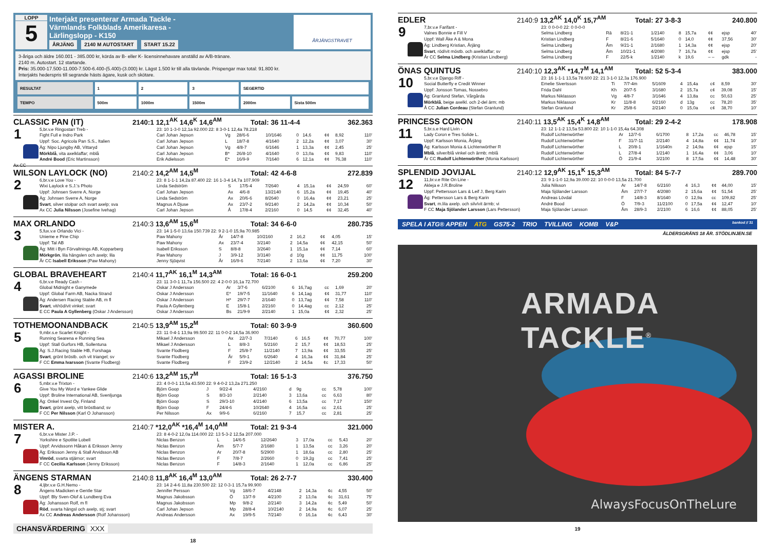LOPP
5
Interjakt presenterar Armada Tackle -
Värmlands Folkblads Amerikaresa -
Lärlingslopp - K150
ÅRJÄNG 2140 M AUTOSTART START 15.22
ÅRJÄNGSTRAVET
3-åriga och äldre 160.001 - 385.000 kr, körda av B- eller K- licensinnehavare anställd av A/B-tränare.
2140 m. Autostart. 12 startande.
Pris: 35.000-17.500-11.000-7.500-6.400-(5.400)-(3.000) kr. Lägst 1.500 kr till alla tävlande. Prispengar max total: 91.800 kr.
Interjakts hederspris till segrande hästs ägare, kusk och skötare.
| RESULTAT | 1 | 2 | 3 | SEGERTID | |
| TEMPO | 500m | 1000m | 1500m | 2000m | Sista 500m |
CLASSIC PAN (IT) 2140:1 12,1<sup>AK</sup> 14,6<sup>K</sup> 14,6<sup>AM</sup> Total: 36 11-4-4 362.363
| 1 | 5,br.v.e Ringostarr Treb - | 23: 10 1-3-0 12,1a 92.000 22: 8 3-0-1 12,4a 78.218 | | | | | | | | |
| | Fight Full e Indro Park | Carl Johan Jepson | Vg | 28/6-6 | 10/1646 | 0 | 14,6 | ¢¢ | 8,92 | 110' |
| | Uppf: Soc. Agricola Pan S.S., Italien | Carl Johan Jepson | L | 18/7-8 | 4/1640 | 2 | 12,2a | ¢¢ | 3,07 | 30' |
| | Äg: Nipo Ljungby AB, Vittaryd | Carl Johan Jepson | Vg | 4/8-7 | 6/1646 | 1 | 13,3a | ¢¢ | 2,45 | 25' |
| | Mörkblå , vita axelklaffar; mblå | Carl Johan Jepson | B* | 26/8-10 | 4/1640 | 0 | 13,0a | ¢¢ | 9,83 | 110' |
| | André Bood (Eric Martinsson) | Erik Adielsson | E* | 16/9-9 | 7/1640 | 6 | 12,1a | ¢¢ | 76,38 | 110' |
Ax CC
WILSON LAYLOCK (NO) 2140:2 14,2<sup>AM</sup> 14,5<sup>M</sup> Total: 42 4-6-8 272.839
| 2 | 6,br.v.e Love You - | 23: 8 1-1-1 14,2a 87.400 22: 16 1-3-4 14,7a 107.909 | | | | | | | | |
| | Wixi Laylock e S.J.'s Photo | Linda Sedström | S | 17/5-4 | 7/2640 | 4 | 15,1a | ¢¢ | 24,59 | 60' |
| | Uppf: Johnsen Sverre A, Norge | Carl Johan Jepson | Ax | 4/6-8 | 13/2140 | 6 | 15,2a | ¢¢ | 19,45 | 40' |
| | Äg: Johnsen Sverre A, Norge | Linda Sedström | Ax | 20/6-6 | 8/2640 | 0 | 16,4a | ¢¢ | 23,21 | 25' |
| | Svart , silver stolpar och svart axelp; sva | Magnus A Djuse | Ax | 23/7-2 | 9/2140 | 2 | 14,2a | ¢¢ | 10,34 | 50' |
| | Ax CC Julia Nilsson (Josefine Ivehag) | Carl Johan Jepson | Å | 17/8-4 | 2/2160 | 0 | 14,5 | ¢¢ | 32,45 | 40' |
MAX ORLANDO 2140:3 13,6<sup>AM</sup> 15,6<sup>M</sup> Total: 34 6-6-0 280.735
| 3 | 5,fux.v.e Orlando Vici - | 23: 14 1-5-0 13,6a 150.739 22: 9 2-1-0 15,9a 70.985 | | | | | | | | |
| | Unieme e Pine Chip | Paw Mahony | År | 14/7-8 | 10/2160 | 2 | 16,2 | ¢¢ | 4,05 | 15' |
| | Uppf: Tal AB | Paw Mahony | Ax | 23/7-4 | 3/2140 | 2 | 14,5a | ¢¢ | 42,15 | 50' |
| | Äg: Mitt i Byn Förvaltnings AB, Kopparberg | Isabell Eriksson | S | 8/8-8 | 3/2640 | 1 | 15,1a | ¢¢ | 7,14 | 60' |
| | Mörkgrön , lila hängslen och axelp; lila | Paw Mahony | J | 3/9-12 | 3/3140 | d | 10g | ¢¢ | 11,75 | 100' |
| | År CC Isabell Eriksson (Paw Mahony) | Jenny Sjöqvist | År | 16/9-6 | 7/2140 | 2 | 13,6a | ¢¢ | 7,20 | 30' |
GLOBAL BRAVEHEART 2140:4 11,7<sup>AK</sup> 16,1<sup>M</sup> 14,3<sup>AM</sup> Total: 16 6-0-1 259.200
| 4 | 6,br.v.e Ready Cash - | 23: 11 3-0-1 11,7a 156.500 22: 4 2-0-0 16,1a 72.700 | | | | | | | | |
| | Global Midnight e Ganymede | Oskar J Andersson | Ar | 3/7-6 | 6/2100 | 6 | 16,7ag | cc | 1,69 | 20' |
| | Uppf: Global Farm AB, Nacka Strand | Oskar J Andersson | E* | 19/7-5 | 11/1640 | 6 | 14,1ag | ¢¢ | 31,77 | 110' |
| | Äg: Andersen Racing Stable AB, m fl | Oskar J Andersson | H* | 29/7-7 | 2/1640 | 0 | 13,7ag | ¢¢ | 7,58 | 110' |
| | Svart , vit/röd/vit vinkel; svart | Paula A Gyllenberg | E | 15/8-1 | 2/2160 | 0 | 14,4ag | cc | 2,12 | 25' |
| | E CC Paula A Gyllenberg (Oskar J Andersson) | Oskar J Andersson | Bs | 21/9-9 | 2/2140 | 1 | 15,0a | ¢¢ | 2,32 | 25' |
TOTHEMOONANDBACK 2140:5 13,9<sup>AM</sup> 15,2<sup>M</sup> Total: 60 3-9-9 360.600
| 5 | 9,mbr.s.e Scarlet Knight - | 23: 11 0-4-1 13,9a 99.500 22: 11 0-0-2 14,5a 36.900 | | | | | | | | |
| | Running Searena e Running Sea | Mikael J Andersson | Ax | 22/7-3 | 7/3140 | 6 | 16,5 | ¢¢ | 70,77 | 100' |
| | Uppf: Stall Gurfors HB, Sollentuna | Mikael J Andersson | L | 8/8-3 | 5/2160 | 2 | 15,7 | ¢¢ | 18,53 | 25' |
| | Äg: S.J.Racing Stable HB, Forshaga | Svante Flodberg | F | 25/8-7 | 11/2140 | 7 | 13,9a | ¢¢ | 33,55 | 25' |
| | Svart , grönt bröstb. och vit triangel; sv | Svante Flodberg | År | 5/9-1 | 6/2640 | 4 | 16,3a | ¢¢ | 31,84 | 25' |
| | F CC Emma Ivarsson (Svante Flodberg) | Svante Flodberg | F | 23/9-2 | 12/2140 | 2 | 14,5a | ¢c | 17,33 | 50' |
AGASSI BROLINE 2140:6 13,2<sup>AM</sup> 15,7<sup>M</sup> Total: 16 5-1-3 376.750
| 6 | 5,mbr.v.e Trixton - | 23: 4 0-0-1 13,5a 43.500 22: 9 4-0-2 13,2a 271.250 | | | | | | | | |
| | Give You My Word e Yankee Glide | Björn Goop | J | 9/22-4 | 4/2160 | d | 9g | cc | 5,78 | 100' |
| | Uppf: Broline International AB, Svenljunga | Björn Goop | S | 8/3-10 | 2/2140 | 3 | 13,6a | cc | 6,63 | 80' |
| | Äg: Onkel Invest Oy, Finland | Björn Goop | S | 29/3-10 | 4/2140 | 6 | 13,5a | cc | 7,17 | 150' |
| | Svart , grönt axelp, vitt bröstband; sv | Björn Goop | F | 24/4-6 | 10/2640 | 4 | 16,5a | cc | 2,61 | 25' |
| | F CC Per Nilsson (Karl O Johansson) | Per Nilsson | Ax | 9/9-6 | 6/2160 | 7 | 15,7 | cc | 2,81 | 25' |
MISTER A. 2140:7 *12,0<sup>AK</sup> *16,4<sup>M</sup> 14,0<sup>AM</sup> Total: 21 9-3-4 321.000
| 7 | 6,br.v.e Mister J.P. - | 23: 8 4-0-2 12,0a 114.000 22: 13 5-3-2 12,5a 207.000 | | | | | | | | |
| | Yorkshire e Spotlite Lobell | Niclas Benzon | L | 14/6-5 | 12/2640 | 3 | 17,0a | cc | 5,43 | 20' |
| | Uppf: Arvidssonn Håkan & Eriksson Jenny | Niclas Benzon | Åm | 5/7-7 | 2/1680 | 1 | 13,5a | cc | 3,26 | 20' |
| | Äg: Eriksson Jenny & Stall Arvidsson AB | Niclas Benzon | Ar | 20/7-8 | 5/2900 | 1 | 18,6a | cc | 2,80 | 25' |
| | Vinröd , svarta stjärnor; svart | Niclas Benzon | F | 7/8-7 | 2/2660 | 0 | 19,2g | cc | 7,41 | 25' |
| | F CC Cecilia Karlsson (Jenny Eriksson) | Niclas Benzon | F | 14/8-3 | 2/1640 | 1 | 12,0a | cc | 6,86 | 25' |
ÄNGENS STARMAN 2140:8 11,8<sup>AK</sup> 16,4<sup>M</sup> 13,0<sup>AM</sup> Total: 26 2-7-7 330.400
| 8 | 4,ljbr.v.e G.H.Nemo - | 23: 14 2-4-6 11,8a 230.500 22: 12 0-3-1 15,7a 99.900 | | | | | | | | |
| | Ängens Madicken e Gentle Star | Jennifer Persson | Vg | 18/6-7 | 4/2148 | 2 | 14,3a | ¢c | 4,55 | 50' |
| | Uppf: Bly Sven-Olof & Lundberg Eva | Magnus Jakobsson | Ö | 13/7-9 | 4/2100 | 2 | 13,0a | ¢c | 31,61 | 75' |
| | Äg: Johansson Rolf, m fl | Magnus Jakobsson | Mp | 9/8-2 | 2/2140 | 3 | 14,2a | ¢c | 5,49 | 50' |
| | Röd , svarta hängsl och axelp, stj; svart | Carl Johan Jepson | Mp | 28/8-4 | 10/2140 | 2 | 14,9a | ¢c | 6,07 | 25' |
| | Ax CC Andreas Andersson (Rolf Johansson) | Andreas Andersson | Ax | 19/9-5 | 7/2140 | 0 | 16,1a | ¢c | 6,43 | 30' |
CHANSVÄRDERING XXX
18
EDLER 2140:9 13,2<sup>AK</sup> 14,0<sup>K</sup> 15,7<sup>AM</sup> Total: 27 3-8-3 240.800
| 9 | 7,br.v.e Farifant - | 23: 0 0-0-0 22: 0 0-0-0 | | | | | | | | |
| | Valnes Bonnie e Fill V | Selma Lindberg | Rä | 8/21-1 | 1/2140 | 8 | 15,7a | ¢¢ | ejsp | 40' |
| | Uppf: Wall Åke A & Mona | Kristian Lindberg | F | 8/21-6 | 5/1640 | 0 | 14,0 | ¢¢ | 37,56 | 30' |
| | Äg: Lindberg Kristian, Årjäng | Selma Lindberg | Åm | 9/21-1 | 2/1680 | 1 | 14,3a | ¢¢ | ejsp | 20' |
| | Svart , röd/vit möstb. och axelklaffar; sv | Selma Lindberg | Åm | 10/21-1 | 4/2080 | 7 | 16,7a | ¢¢ | ejsp | 25' |
| | År CC Selma Lindberg (Kristian Lindberg) | Selma Lindberg | F | 22/5-k | 1/2140 | k | 19,6 | – – | gdk | - |
ÖNAS QUINTUS 2140:10 12,3<sup>AK</sup> *14,7<sup>M</sup> 14,1<sup>AM</sup> Total: 52 5-3-4 383.000
| 10 | 5,br.v.e Django Riff - | 23: 16 1-1-1 13,5a 78.600 22: 21 3-1-0 12,3a 176.900 | | | | | | | | |
| | Social Butterfly e Credit Winner | Emelie Sivertsson | Ti | 7/7-4m | 5/1609 | 4 | 15,4a | c¢ | 8,59 | 30' |
| | Uppf: Jonsson Tomas, Nossebro | Frida Dahl | Kh | 20/7-5 | 3/1680 | 2 | 15,7a | c¢ | 39,08 | 15' |
| | Äg: Granlund Stefan, Vårgårda | Markus Niklasson | Vg | 4/8-7 | 3/1646 | 4 | 13,8a | cc | 50,63 | 25' |
| | Mörkblå , beige axelkl. och 2-del ärm; mb | Markus Niklasson | Kr | 11/8-8 | 6/2160 | d | 13g | cc | 78,20 | 35' |
| | Å CC Julian Cordeau (Stefan Granlund) | Stefan Granlund | Kr | 25/8-6 | 2/2140 | 0 | 15,0a | c¢ | 38,70 | 10' |
PRINCESS CORON 2140:11 13,5<sup>AK</sup> 15,4<sup>K</sup> 14,8<sup>AM</sup> Total: 29 2-4-2 178.908
| 11 | 5,br.s.e Hard Livin - | 23: 12 1-1-2 13,5a 53.800 22: 10 1-1-0 15,4a 64.308 | | | | | | | | |
| | Lady Coron e Tres Solide L. | Rudolf Lichtenwörther | Ar | 12/7-6 | 6/1700 | 8 | 17,2a | cc | 46,78 | 15' |
| | Uppf: Karlsson Monia, Årjäng | Rudolf Lichtenwörther | F | 31/7-11 | 2/2140 | 4 | 14,8a | ¢¢ | 11,74 | 10' |
| | Äg: Karlsson Monia & Lichtenwörther R | Rudolf Lichtenwörther | L | 20/8-1 | 1/1640n | 2 | 14,9a | ¢¢ | ejsp | 15' |
| | Mblå , silver/blå vinkel och ärmb; mblå | Rudolf Lichtenwörther | L | 27/8-4 | 1/2140 | 1 | 16,4a | ¢¢ | 3,06 | 10' |
| | År CC Rudolf Lichtenwörther (Monia Karlsson) | Rudolf Lichtenwörther | Ö | 21/9-4 | 3/2100 | 8 | 17,5a | ¢¢ | 14,48 | 30' |
SPLENDID JOVIJAL 2140:12 12,9<sup>AK</sup> 15,1<sup>K</sup> 15,3<sup>AM</sup> Total: 84 5-7-7 289.700
| 12 | 11,br.v.e Rite On Line - | 23: 9 1-1-0 12,9a 39.000 22: 10 0-0-0 13,5a 21.700 | | | | | | | | |
| | Akleja e J.R.Broline | Julia Nilsson | Ar | 14/7-8 | 6/2160 | 4 | 16,3 | ¢¢ | 44,00 | 15' |
| | Uppf: Pettersson Lars & Leif J, Berg Karin | Maja Sjölander Larsson | Åm | 27/7-7 | 4/2080 | 2 | 15,6a | ¢¢ | 51,54 | 25' |
| | Äg: Pettersson Lars & Berg Karin | Andreas Lövdal | F | 14/8-3 | 8/1640 | 0 | 12,9a | cc | 109,82 | 25' |
| | Svart , m.lila axelp. och silv/vit ärmb; vi | André Bood | Ö | 7/9-3 | 11/2100 | 0 | 17,5a | ¢¢ | 12,47 | 10' |
| | F CC Maja Sjölander Larsson (Lars Pettersson) | Maja Sjölander Larsson | Åm | 28/9-3 | 2/2100 | 6 | 16,6 | ¢¢ | 88,05 | 25' |
SPELA I ATG® APPEN ATG GS75-2 TRIO TVILLING KOMB V&P bankod // 31
ÅLDERSGRÄNS 18 ÅR. STÖDLINJEN.SE
ARMADA TACKLE<sup>®</sup>
AlwaysFocusOnTheLure
19